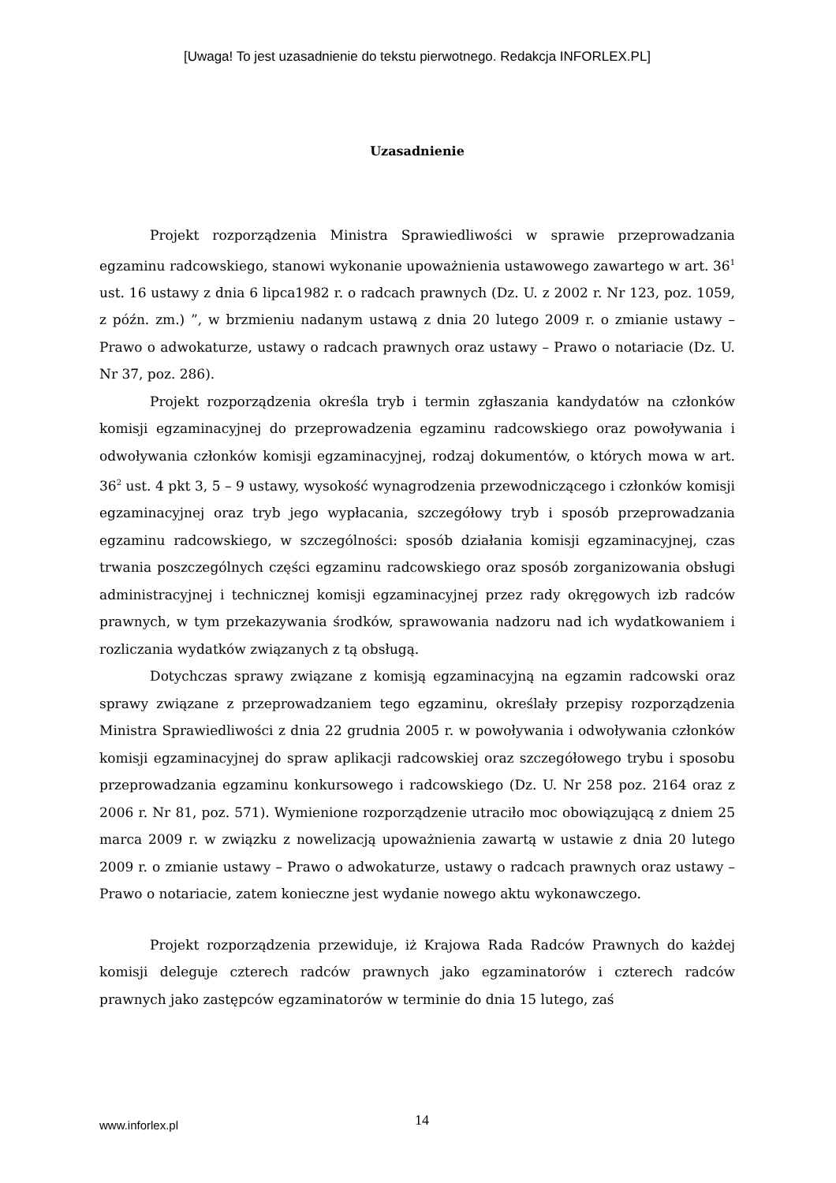[Uwaga! To jest uzasadnienie do tekstu pierwotnego. Redakcja INFORLEX.PL]
Uzasadnienie
Projekt rozporządzenia Ministra Sprawiedliwości w sprawie przeprowadzania egzaminu radcowskiego, stanowi wykonanie upoważnienia ustawowego zawartego w art. 36<sup>1</sup> ust. 16 ustawy z dnia 6 lipca1982 r. o radcach prawnych (Dz. U. z 2002 r. Nr 123, poz. 1059, z późn. zm.) ”, w brzmieniu nadanym ustawą z dnia 20 lutego 2009 r. o zmianie ustawy – Prawo o adwokaturze, ustawy o radcach prawnych oraz ustawy – Prawo o notariacie (Dz. U. Nr 37, poz. 286).
Projekt rozporządzenia określa tryb i termin zgłaszania kandydatów na członków komisji egzaminacyjnej do przeprowadzenia egzaminu radcowskiego oraz powoływania i odwoływania członków komisji egzaminacyjnej, rodzaj dokumentów, o których mowa w art. 36<sup>2</sup> ust. 4 pkt 3, 5 – 9 ustawy, wysokość wynagrodzenia przewodniczącego i członków komisji egzaminacyjnej oraz tryb jego wypłacania, szczegółowy tryb i sposób przeprowadzania egzaminu radcowskiego, w szczególności: sposób działania komisji egzaminacyjnej, czas trwania poszczególnych części egzaminu radcowskiego oraz sposób zorganizowania obsługi administracyjnej i technicznej komisji egzaminacyjnej przez rady okręgowych izb radców prawnych, w tym przekazywania środków, sprawowania nadzoru nad ich wydatkowaniem i rozliczania wydatków związanych z tą obsługą.
Dotychczas sprawy związane z komisją egzaminacyjną na egzamin radcowski oraz sprawy związane z przeprowadzaniem tego egzaminu, określały przepisy rozporządzenia Ministra Sprawiedliwości z dnia 22 grudnia 2005 r. w powoływania i odwoływania członków komisji egzaminacyjnej do spraw aplikacji radcowskiej oraz szczegółowego trybu i sposobu przeprowadzania egzaminu konkursowego i radcowskiego (Dz. U. Nr 258 poz. 2164 oraz z 2006 r. Nr 81, poz. 571). Wymienione rozporządzenie utraciło moc obowiązującą z dniem 25 marca 2009 r. w związku z nowelizacją upoważnienia zawartą w ustawie z dnia 20 lutego 2009 r. o zmianie ustawy – Prawo o adwokaturze, ustawy o radcach prawnych oraz ustawy – Prawo o notariacie, zatem konieczne jest wydanie nowego aktu wykonawczego.
Projekt rozporządzenia przewiduje, iż Krajowa Rada Radców Prawnych do każdej komisji deleguje czterech radców prawnych jako egzaminatorów i czterech radców prawnych jako zastępców egzaminatorów w terminie do dnia 15 lutego, zaś
www.inforlex.pl 14